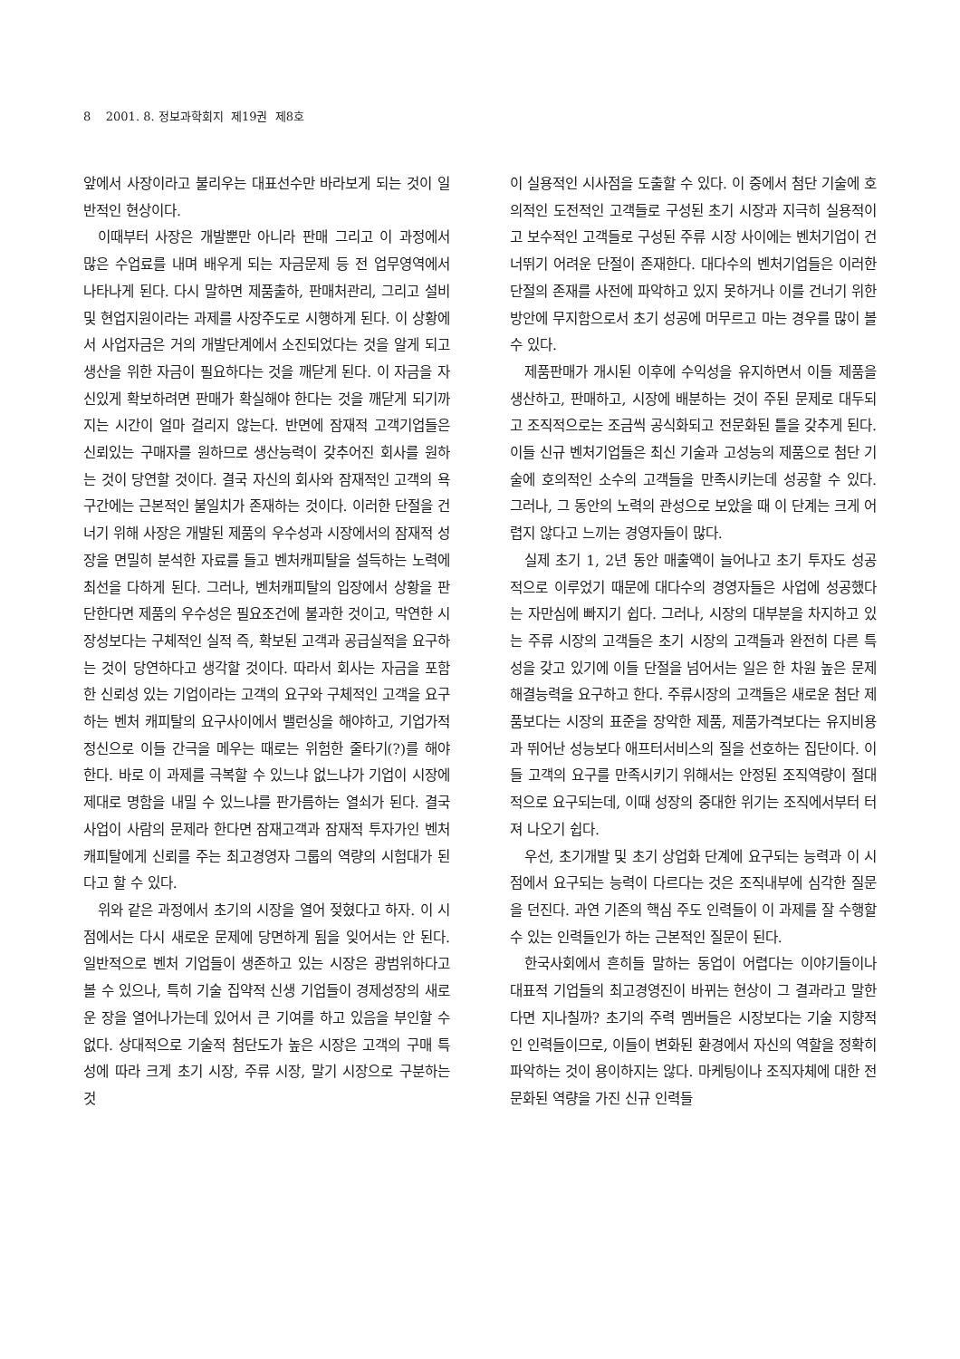8 2001. 8. 정보과학회지 제19권 제8호
앞에서 사장이라고 불리우는 대표선수만 바라보게 되는 것이 일반적인 현상이다.
이때부터 사장은 개발뿐만 아니라 판매 그리고 이 과정에서 많은 수업료를 내며 배우게 되는 자금문제 등 전 업무영역에서 나타나게 된다. 다시 말하면 제품출하, 판매처관리, 그리고 설비 및 현업지원이라는 과제를 사장주도로 시행하게 된다. 이 상황에서 사업자금은 거의 개발단계에서 소진되었다는 것을 알게 되고 생산을 위한 자금이 필요하다는 것을 깨닫게 된다. 이 자금을 자신있게 확보하려면 판매가 확실해야 한다는 것을 깨닫게 되기까지는 시간이 얼마 걸리지 않는다. 반면에 잠재적 고객기업들은 신뢰있는 구매자를 원하므로 생산능력이 갖추어진 회사를 원하는 것이 당연할 것이다. 결국 자신의 회사와 잠재적인 고객의 욕구간에는 근본적인 불일치가 존재하는 것이다. 이러한 단절을 건너기 위해 사장은 개발된 제품의 우수성과 시장에서의 잠재적 성장을 면밀히 분석한 자료를 들고 벤처캐피탈을 설득하는 노력에 최선을 다하게 된다. 그러나, 벤처캐피탈의 입장에서 상황을 판단한다면 제품의 우수성은 필요조건에 불과한 것이고, 막연한 시장성보다는 구체적인 실적 즉, 확보된 고객과 공급실적을 요구하는 것이 당연하다고 생각할 것이다. 따라서 회사는 자금을 포함한 신뢰성 있는 기업이라는 고객의 요구와 구체적인 고객을 요구하는 벤처 캐피탈의 요구사이에서 밸런싱을 해야하고, 기업가적 정신으로 이들 간극을 메우는 때로는 위험한 줄타기(?)를 해야 한다. 바로 이 과제를 극복할 수 있느냐 없느냐가 기업이 시장에 제대로 명함을 내밀 수 있느냐를 판가름하는 열쇠가 된다. 결국 사업이 사람의 문제라 한다면 잠재고객과 잠재적 투자가인 벤처캐피탈에게 신뢰를 주는 최고경영자 그룹의 역량의 시험대가 된다고 할 수 있다.
위와 같은 과정에서 초기의 시장을 열어 젖혔다고 하자. 이 시점에서는 다시 새로운 문제에 당면하게 됨을 잊어서는 안 된다. 일반적으로 벤처 기업들이 생존하고 있는 시장은 광범위하다고 볼 수 있으나, 특히 기술 집약적 신생 기업들이 경제성장의 새로운 장을 열어나가는데 있어서 큰 기여를 하고 있음을 부인할 수 없다. 상대적으로 기술적 첨단도가 높은 시장은 고객의 구매 특성에 따라 크게 초기 시장, 주류 시장, 말기 시장으로 구분하는 것
이 실용적인 시사점을 도출할 수 있다. 이 중에서 첨단 기술에 호의적인 도전적인 고객들로 구성된 초기 시장과 지극히 실용적이고 보수적인 고객들로 구성된 주류 시장 사이에는 벤처기업이 건너뛰기 어려운 단절이 존재한다. 대다수의 벤처기업들은 이러한 단절의 존재를 사전에 파악하고 있지 못하거나 이를 건너기 위한 방안에 무지함으로서 초기 성공에 머무르고 마는 경우를 많이 볼 수 있다.
제품판매가 개시된 이후에 수익성을 유지하면서 이들 제품을 생산하고, 판매하고, 시장에 배분하는 것이 주된 문제로 대두되고 조직적으로는 조금씩 공식화되고 전문화된 틀을 갖추게 된다. 이들 신규 벤처기업들은 최신 기술과 고성능의 제품으로 첨단 기술에 호의적인 소수의 고객들을 만족시키는데 성공할 수 있다. 그러나, 그 동안의 노력의 관성으로 보았을 때 이 단계는 크게 어렵지 않다고 느끼는 경영자들이 많다.
실제 초기 1, 2년 동안 매출액이 늘어나고 초기 투자도 성공적으로 이루었기 때문에 대다수의 경영자들은 사업에 성공했다는 자만심에 빠지기 쉽다. 그러나, 시장의 대부분을 차지하고 있는 주류 시장의 고객들은 초기 시장의 고객들과 완전히 다른 특성을 갖고 있기에 이들 단절을 넘어서는 일은 한 차원 높은 문제해결능력을 요구하고 한다. 주류시장의 고객들은 새로운 첨단 제품보다는 시장의 표준을 장악한 제품, 제품가격보다는 유지비용과 뛰어난 성능보다 애프터서비스의 질을 선호하는 집단이다. 이들 고객의 요구를 만족시키기 위해서는 안정된 조직역량이 절대적으로 요구되는데, 이때 성장의 중대한 위기는 조직에서부터 터져 나오기 쉽다.
우선, 초기개발 및 초기 상업화 단계에 요구되는 능력과 이 시점에서 요구되는 능력이 다르다는 것은 조직내부에 심각한 질문을 던진다. 과연 기존의 핵심 주도 인력들이 이 과제를 잘 수행할 수 있는 인력들인가 하는 근본적인 질문이 된다.
한국사회에서 흔히들 말하는 동업이 어렵다는 이야기들이나 대표적 기업들의 최고경영진이 바뀌는 현상이 그 결과라고 말한다면 지나칠까? 초기의 주력 멤버들은 시장보다는 기술 지향적인 인력들이므로, 이들이 변화된 환경에서 자신의 역할을 정확히 파악하는 것이 용이하지는 않다. 마케팅이나 조직자체에 대한 전문화된 역량을 가진 신규 인력들